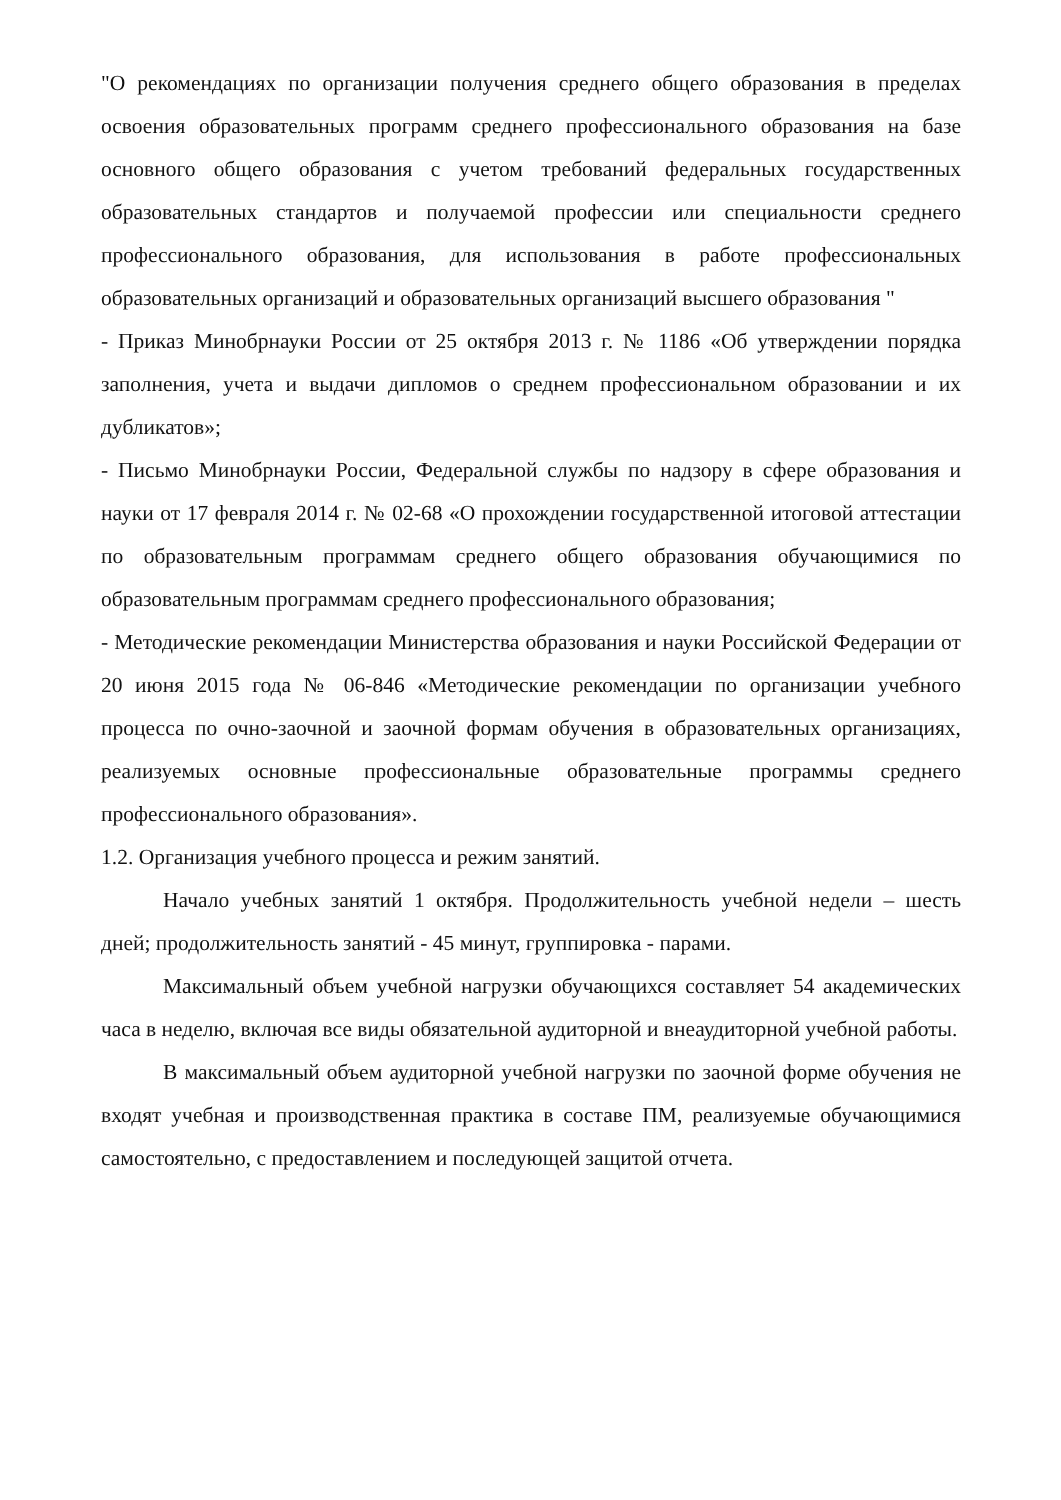"О рекомендациях по организации получения среднего общего образования в пределах освоения образовательных программ среднего профессионального образования на базе основного общего образования с учетом требований федеральных государственных образовательных стандартов и получаемой профессии или специальности среднего профессионального образования, для использования в работе профессиональных образовательных организаций и образовательных организаций высшего образования "
- Приказ Минобрнауки России от 25 октября 2013 г. № 1186 «Об утверждении порядка заполнения, учета и выдачи дипломов о среднем профессиональном образовании и их дубликатов»;
- Письмо Минобрнауки России, Федеральной службы по надзору в сфере образования и науки от 17 февраля 2014 г. № 02-68 «О прохождении государственной итоговой аттестации по образовательным программам среднего общего образования обучающимися по образовательным программам среднего профессионального образования;
- Методические рекомендации Министерства образования и науки Российской Федерации от 20 июня 2015 года № 06-846 «Методические рекомендации по организации учебного процесса по очно-заочной и заочной формам обучения в образовательных организациях, реализуемых основные профессиональные образовательные программы среднего профессионального образования».
1.2. Организация учебного процесса и режим занятий.
Начало учебных занятий 1 октября. Продолжительность учебной недели – шесть дней; продолжительность занятий - 45 минут, группировка - парами.
Максимальный объем учебной нагрузки обучающихся составляет 54 академических часа в неделю, включая все виды обязательной аудиторной и внеаудиторной учебной работы.
В максимальный объем аудиторной учебной нагрузки по заочной форме обучения не входят учебная и производственная практика в составе ПМ, реализуемые обучающимися самостоятельно, с предоставлением и последующей защитой отчета.